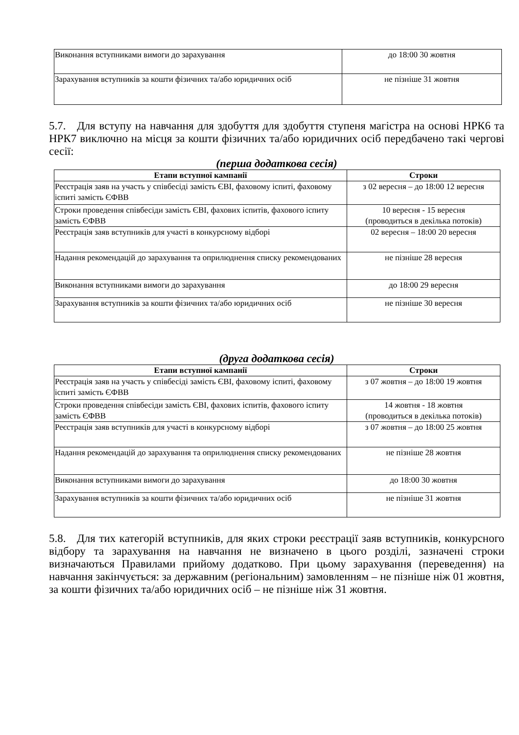| Виконання вступниками вимоги до зарахування | до 18:00 30 жовтня |
| Зарахування вступників за кошти фізичних та/або юридичних осіб | не пізніше 31 жовтня |
5.7. Для вступу на навчання для здобуття для здобуття ступеня магістра на основі НРК6 та НРК7 виключно на місця за кошти фізичних та/або юридичних осіб передбачено такі чергові сесії:
(перша додаткова сесія)
| Етапи вступної кампанії | Строки |
| --- | --- |
| Реєстрація заяв на участь у співбесіді замість ЄВІ, фаховому іспиті, фаховому іспиті замість ЄФВВ | з 02 вересня – до 18:00 12 вересня |
| Строки проведення співбесіди замість ЄВІ, фахових іспитів, фахового іспиту замість ЄФВВ | 10 вересня - 15 вересня (проводиться в декілька потоків) |
| Реєстрація заяв вступників для участі в конкурсному відборі | 02 вересня – 18:00 20 вересня |
| Надання рекомендацій до зарахування та оприлюднення списку рекомендованих | не пізніше 28 вересня |
| Виконання вступниками вимоги до зарахування | до 18:00 29 вересня |
| Зарахування вступників за кошти фізичних та/або юридичних осіб | не пізніше 30 вересня |
(друга додаткова сесія)
| Етапи вступної кампанії | Строки |
| --- | --- |
| Реєстрація заяв на участь у співбесіді замість ЄВІ, фаховому іспиті, фаховому іспиті замість ЄФВВ | з 07 жовтня – до 18:00 19 жовтня |
| Строки проведення співбесіди замість ЄВІ, фахових іспитів, фахового іспиту замість ЄФВВ | 14 жовтня - 18 жовтня (проводиться в декілька потоків) |
| Реєстрація заяв вступників для участі в конкурсному відборі | з 07 жовтня – до 18:00 25 жовтня |
| Надання рекомендацій до зарахування та оприлюднення списку рекомендованих | не пізніше 28 жовтня |
| Виконання вступниками вимоги до зарахування | до 18:00 30 жовтня |
| Зарахування вступників за кошти фізичних та/або юридичних осіб | не пізніше 31 жовтня |
5.8. Для тих категорій вступників, для яких строки реєстрації заяв вступників, конкурсного відбору та зарахування на навчання не визначено в цього розділі, зазначені строки визначаються Правилами прийому додатково. При цьому зарахування (переведення) на навчання закінчується: за державним (регіональним) замовленням – не пізніше ніж 01 жовтня, за кошти фізичних та/або юридичних осіб – не пізніше ніж 31 жовтня.